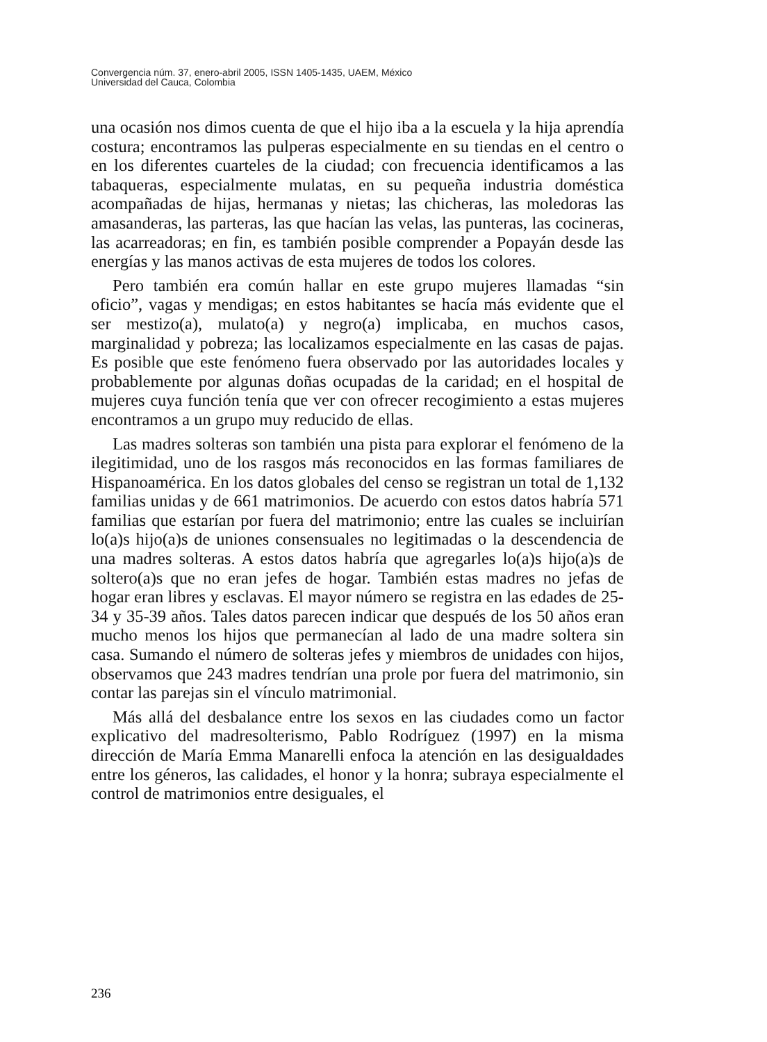Convergencia núm. 37, enero-abril 2005, ISSN 1405-1435, UAEM, México
Universidad del Cauca, Colombia
una ocasión nos dimos cuenta de que el hijo iba a la escuela y la hija aprendía costura; encontramos las pulperas especialmente en su tiendas en el centro o en los diferentes cuarteles de la ciudad; con frecuencia identificamos a las tabaqueras, especialmente mulatas, en su pequeña industria doméstica acompañadas de hijas, hermanas y nietas; las chicheras, las moledoras las amasanderas, las parteras, las que hacían las velas, las punteras, las cocineras, las acarreadoras; en fin, es también posible comprender a Popayán desde las energías y las manos activas de esta mujeres de todos los colores.
Pero también era común hallar en este grupo mujeres llamadas “sin oficio”, vagas y mendigas; en estos habitantes se hacía más evidente que el ser mestizo(a), mulato(a) y negro(a) implicaba, en muchos casos, marginalidad y pobreza; las localizamos especialmente en las casas de pajas. Es posible que este fenómeno fuera observado por las autoridades locales y probablemente por algunas doñas ocupadas de la caridad; en el hospital de mujeres cuya función tenía que ver con ofrecer recogimiento a estas mujeres encontramos a un grupo muy reducido de ellas.
Las madres solteras son también una pista para explorar el fenómeno de la ilegitimidad, uno de los rasgos más reconocidos en las formas familiares de Hispanoamérica. En los datos globales del censo se registran un total de 1,132 familias unidas y de 661 matrimonios. De acuerdo con estos datos habría 571 familias que estarían por fuera del matrimonio; entre las cuales se incluirían lo(a)s hijo(a)s de uniones consensuales no legitimadas o la descendencia de una madres solteras. A estos datos habría que agregarles lo(a)s hijo(a)s de soltero(a)s que no eran jefes de hogar. También estas madres no jefas de hogar eran libres y esclavas. El mayor número se registra en las edades de 25-34 y 35-39 años. Tales datos parecen indicar que después de los 50 años eran mucho menos los hijos que permanecían al lado de una madre soltera sin casa. Sumando el número de solteras jefes y miembros de unidades con hijos, observamos que 243 madres tendrían una prole por fuera del matrimonio, sin contar las parejas sin el vínculo matrimonial.
Más allá del desbalance entre los sexos en las ciudades como un factor explicativo del madresolterismo, Pablo Rodríguez (1997) en la misma dirección de María Emma Manarelli enfoca la atención en las desigualdades entre los géneros, las calidades, el honor y la honra; subraya especialmente el control de matrimonios entre desiguales, el
236